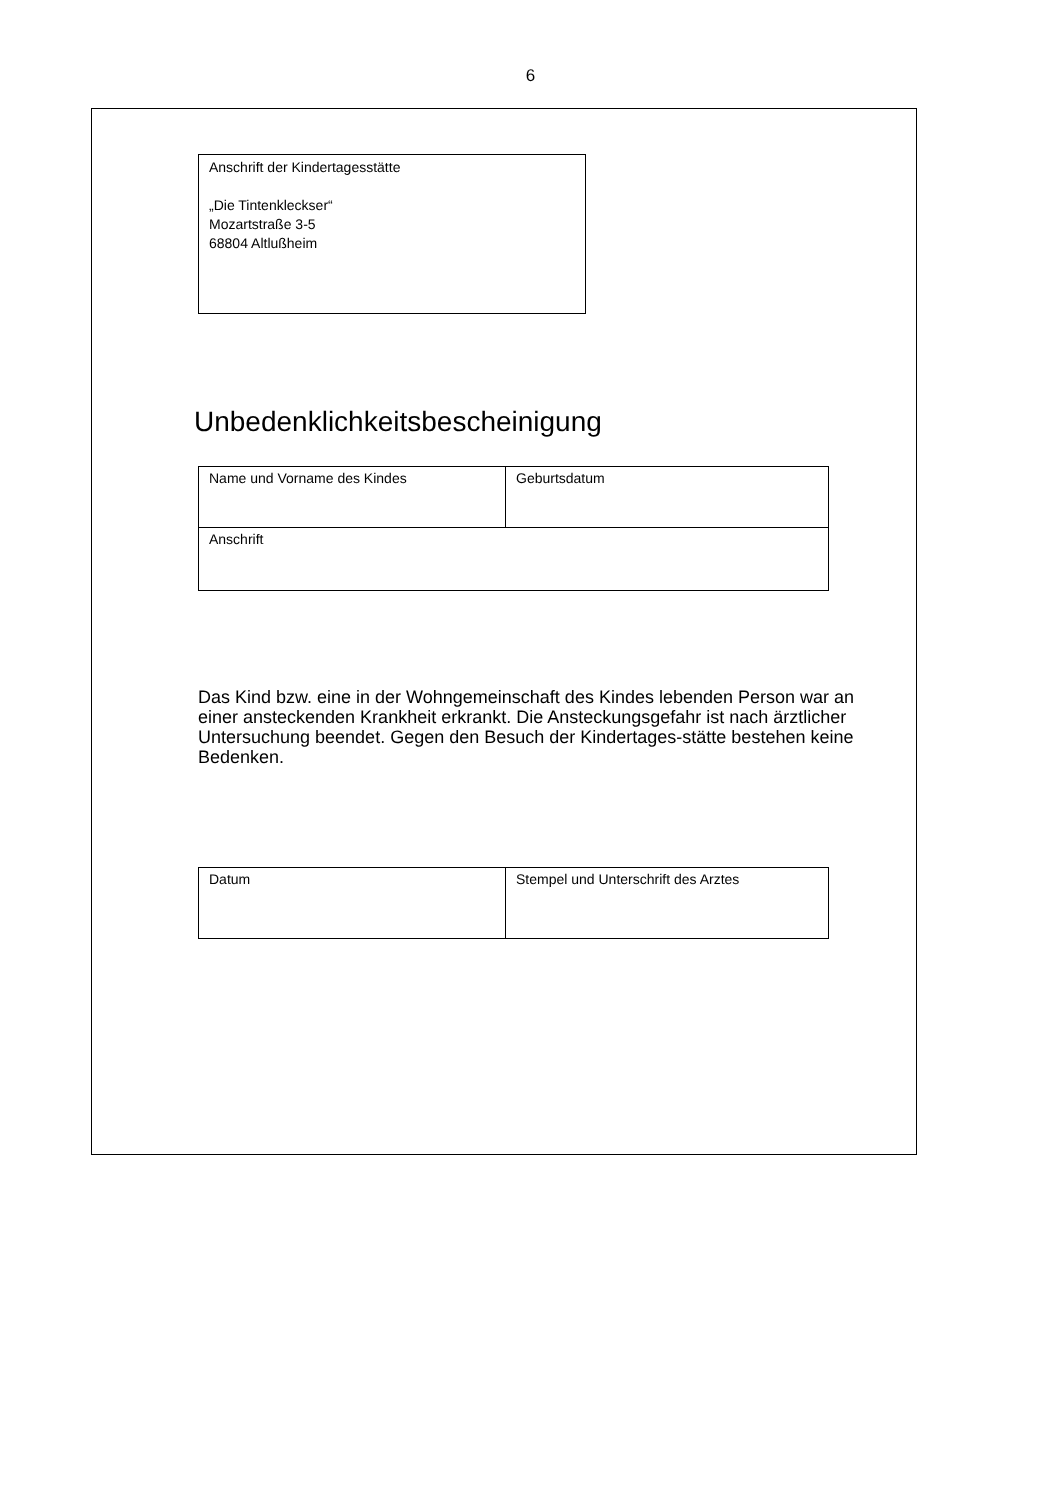6
Anschrift der Kindertagesstätte
„Die Tintenkleckser“
Mozartstraße 3-5
68804 Altlußheim
Unbedenklichkeitsbescheinigung
| Name und Vorname des Kindes | Geburtsdatum |
| Anschrift | |
Das Kind bzw. eine in der Wohngemeinschaft des Kindes lebenden Person war an einer ansteckenden Krankheit erkrankt. Die Ansteckungsgefahr ist nach ärztlicher Untersuchung beendet. Gegen den Besuch der Kindertages-stätte bestehen keine Bedenken.
| Datum | Stempel und Unterschrift des Arztes |